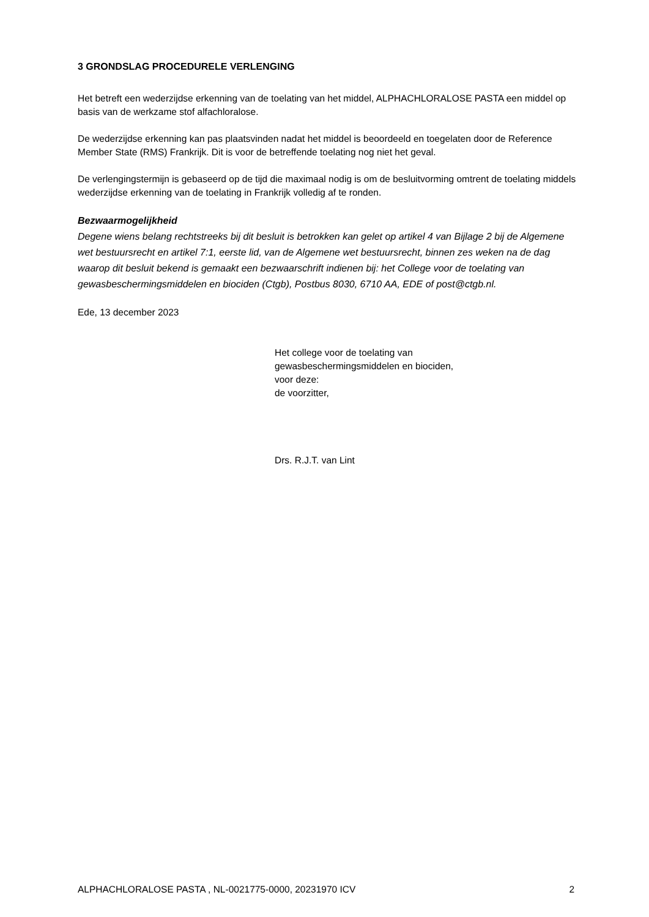3 GRONDSLAG PROCEDURELE VERLENGING
Het betreft een wederzijdse erkenning van de toelating van het middel, ALPHACHLORALOSE PASTA een middel op basis van de werkzame stof alfachloralose.
De wederzijdse erkenning kan pas plaatsvinden nadat het middel is beoordeeld en toegelaten door de Reference Member State (RMS) Frankrijk. Dit is voor de betreffende toelating nog niet het geval.
De verlengingstermijn is gebaseerd op de tijd die maximaal nodig is om de besluitvorming omtrent de toelating middels wederzijdse erkenning van de toelating in Frankrijk volledig af te ronden.
Bezwaarmogelijkheid
Degene wiens belang rechtstreeks bij dit besluit is betrokken kan gelet op artikel 4 van Bijlage 2 bij de Algemene wet bestuursrecht en artikel 7:1, eerste lid, van de Algemene wet bestuursrecht, binnen zes weken na de dag waarop dit besluit bekend is gemaakt een bezwaarschrift indienen bij: het College voor de toelating van gewasbeschermingsmiddelen en biociden (Ctgb), Postbus 8030, 6710 AA, EDE of post@ctgb.nl.
Ede, 13 december 2023
Het college voor de toelating van
gewasbeschermingsmiddelen en biociden,
voor deze:
de voorzitter,
Drs. R.J.T. van Lint
ALPHACHLORALOSE PASTA , NL-0021775-0000, 20231970 ICV 2